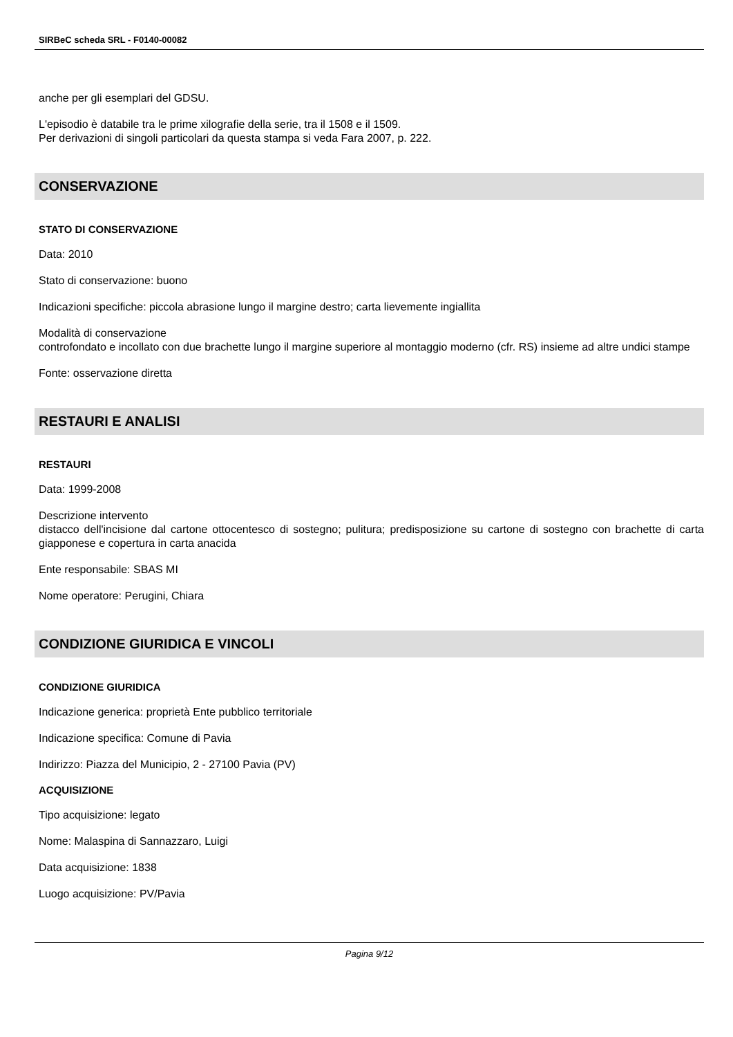SIRBeC scheda SRL - F0140-00082
anche per gli esemplari del GDSU.
L'episodio è databile tra le prime xilografie della serie, tra il 1508 e il 1509.
Per derivazioni di singoli particolari da questa stampa si veda Fara 2007, p. 222.
CONSERVAZIONE
STATO DI CONSERVAZIONE
Data: 2010
Stato di conservazione: buono
Indicazioni specifiche: piccola abrasione lungo il margine destro; carta lievemente ingiallita
Modalità di conservazione
controfondato e incollato con due brachette lungo il margine superiore al montaggio moderno (cfr. RS) insieme ad altre undici stampe
Fonte: osservazione diretta
RESTAURI E ANALISI
RESTAURI
Data: 1999-2008
Descrizione intervento
distacco dell'incisione dal cartone ottocentesco di sostegno; pulitura; predisposizione su cartone di sostegno con brachette di carta giapponese e copertura in carta anacida
Ente responsabile: SBAS MI
Nome operatore: Perugini, Chiara
CONDIZIONE GIURIDICA E VINCOLI
CONDIZIONE GIURIDICA
Indicazione generica: proprietà Ente pubblico territoriale
Indicazione specifica: Comune di Pavia
Indirizzo: Piazza del Municipio, 2 - 27100 Pavia (PV)
ACQUISIZIONE
Tipo acquisizione: legato
Nome: Malaspina di Sannazzaro, Luigi
Data acquisizione: 1838
Luogo acquisizione: PV/Pavia
Pagina 9/12